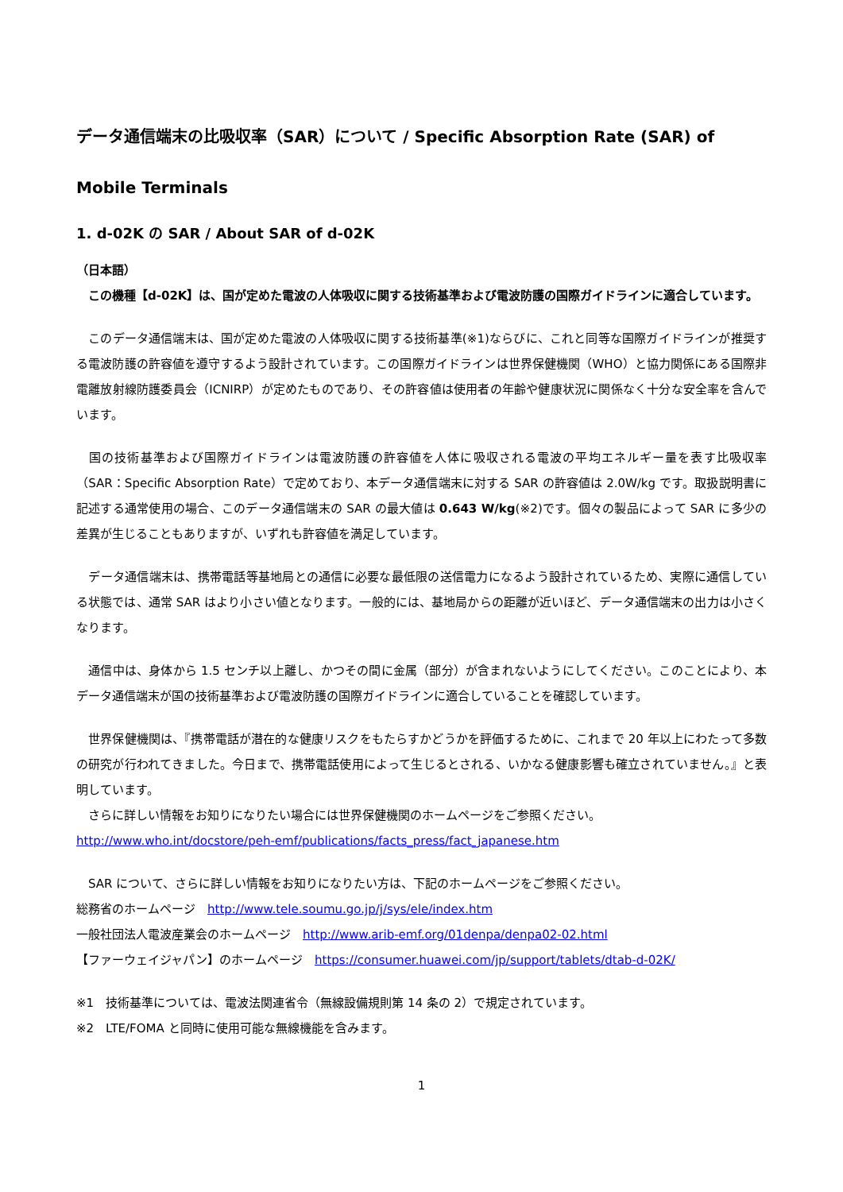データ通信端末の比吸収率（SAR）について / Specific Absorption Rate (SAR) of Mobile Terminals
1. d-02K の SAR / About SAR of d-02K
（日本語）
　この機種【d-02K】は、国が定めた電波の人体吸収に関する技術基準および電波防護の国際ガイドラインに適合しています。
　このデータ通信端末は、国が定めた電波の人体吸収に関する技術基準(※1)ならびに、これと同等な国際ガイドラインが推奨する電波防護の許容値を遵守するよう設計されています。この国際ガイドラインは世界保健機関（WHO）と協力関係にある国際非電離放射線防護委員会（ICNIRP）が定めたものであり、その許容値は使用者の年齢や健康状況に関係なく十分な安全率を含んでいます。
　国の技術基準および国際ガイドラインは電波防護の許容値を人体に吸収される電波の平均エネルギー量を表す比吸収率（SAR：Specific Absorption Rate）で定めており、本データ通信端末に対する SAR の許容値は 2.0W/kg です。取扱説明書に記述する通常使用の場合、このデータ通信端末の SAR の最大値は 0.643 W/kg(※2)です。個々の製品によって SAR に多少の差異が生じることもありますが、いずれも許容値を満足しています。
　データ通信端末は、携帯電話等基地局との通信に必要な最低限の送信電力になるよう設計されているため、実際に通信している状態では、通常 SAR はより小さい値となります。一般的には、基地局からの距離が近いほど、データ通信端末の出力は小さくなります。
　通信中は、身体から 1.5 センチ以上離し、かつその間に金属（部分）が含まれないようにしてください。このことにより、本データ通信端末が国の技術基準および電波防護の国際ガイドラインに適合していることを確認しています。
　世界保健機関は、『携帯電話が潜在的な健康リスクをもたらすかどうかを評価するために、これまで 20 年以上にわたって多数の研究が行われてきました。今日まで、携帯電話使用によって生じるとされる、いかなる健康影響も確立されていません。』と表明しています。
　さらに詳しい情報をお知りになりたい場合には世界保健機関のホームページをご参照ください。
http://www.who.int/docstore/peh-emf/publications/facts_press/fact_japanese.htm
　SAR について、さらに詳しい情報をお知りになりたい方は、下記のホームページをご参照ください。
総務省のホームページ　http://www.tele.soumu.go.jp/j/sys/ele/index.htm
一般社団法人電波産業会のホームページ　http://www.arib-emf.org/01denpa/denpa02-02.html
【ファーウェイジャパン】のホームページ　https://consumer.huawei.com/jp/support/tablets/dtab-d-02K/
※1　技術基準については、電波法関連省令（無線設備規則第 14 条の 2）で規定されています。
※2　LTE/FOMA と同時に使用可能な無線機能を含みます。
1